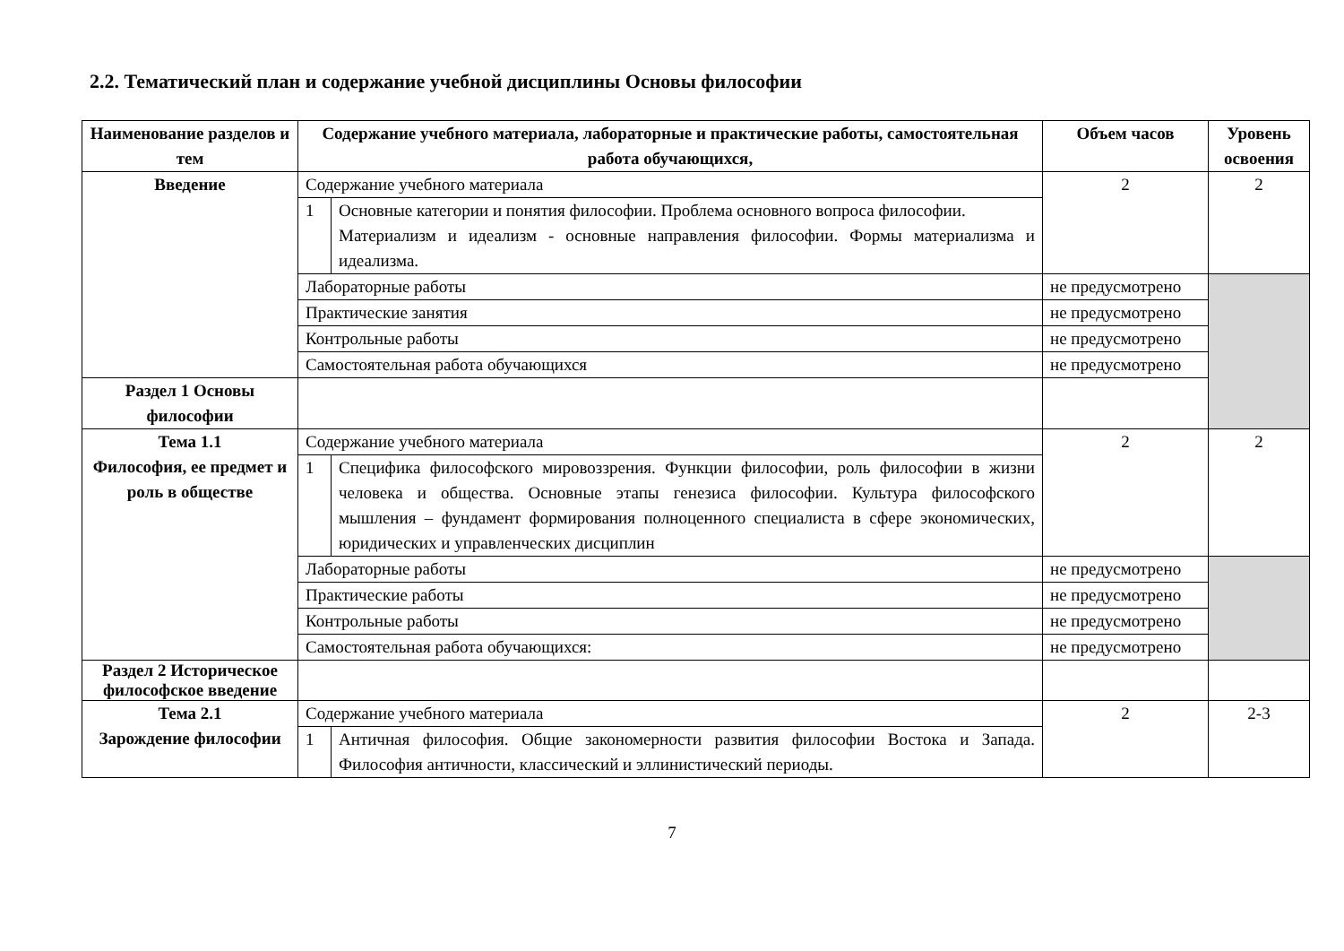2.2. Тематический план и содержание учебной дисциплины Основы философии
| Наименование разделов и тем | Содержание учебного материала, лабораторные и практические работы, самостоятельная работа обучающихся, | | Объем часов | Уровень освоения |
| --- | --- | --- | --- | --- |
| Введение | Содержание учебного материала | | 2 | 2 |
| | 1 | Основные категории и понятия философии. Проблема основного вопроса философии. Материализм и идеализм - основные направления философии. Формы материализма и идеализма. | | |
| | Лабораторные работы | | не предусмотрено | |
| | Практические занятия | | не предусмотрено | |
| | Контрольные работы | | не предусмотрено | |
| | Самостоятельная работа обучающихся | | не предусмотрено | |
| Раздел 1 Основы философии | | | | |
| Тема 1.1 Философия, ее предмет и роль в обществе | Содержание учебного материала | | 2 | 2 |
| | 1 | Специфика философского мировоззрения. Функции философии, роль философии в жизни человека и общества. Основные этапы генезиса философии. Культура философского мышления – фундамент формирования полноценного специалиста в сфере экономических, юридических и управленческих дисциплин | | |
| | Лабораторные работы | | не предусмотрено | |
| | Практические работы | | не предусмотрено | |
| | Контрольные работы | | не предусмотрено | |
| | Самостоятельная работа обучающихся: | | не предусмотрено | |
| Раздел 2 Историческое философское введение | | | | |
| Тема 2.1 Зарождение философии | Содержание учебного материала | | 2 | 2-3 |
| | 1 | Античная философия. Общие закономерности развития философии Востока и Запада. Философия античности, классический и эллинистический периоды. | | |
7